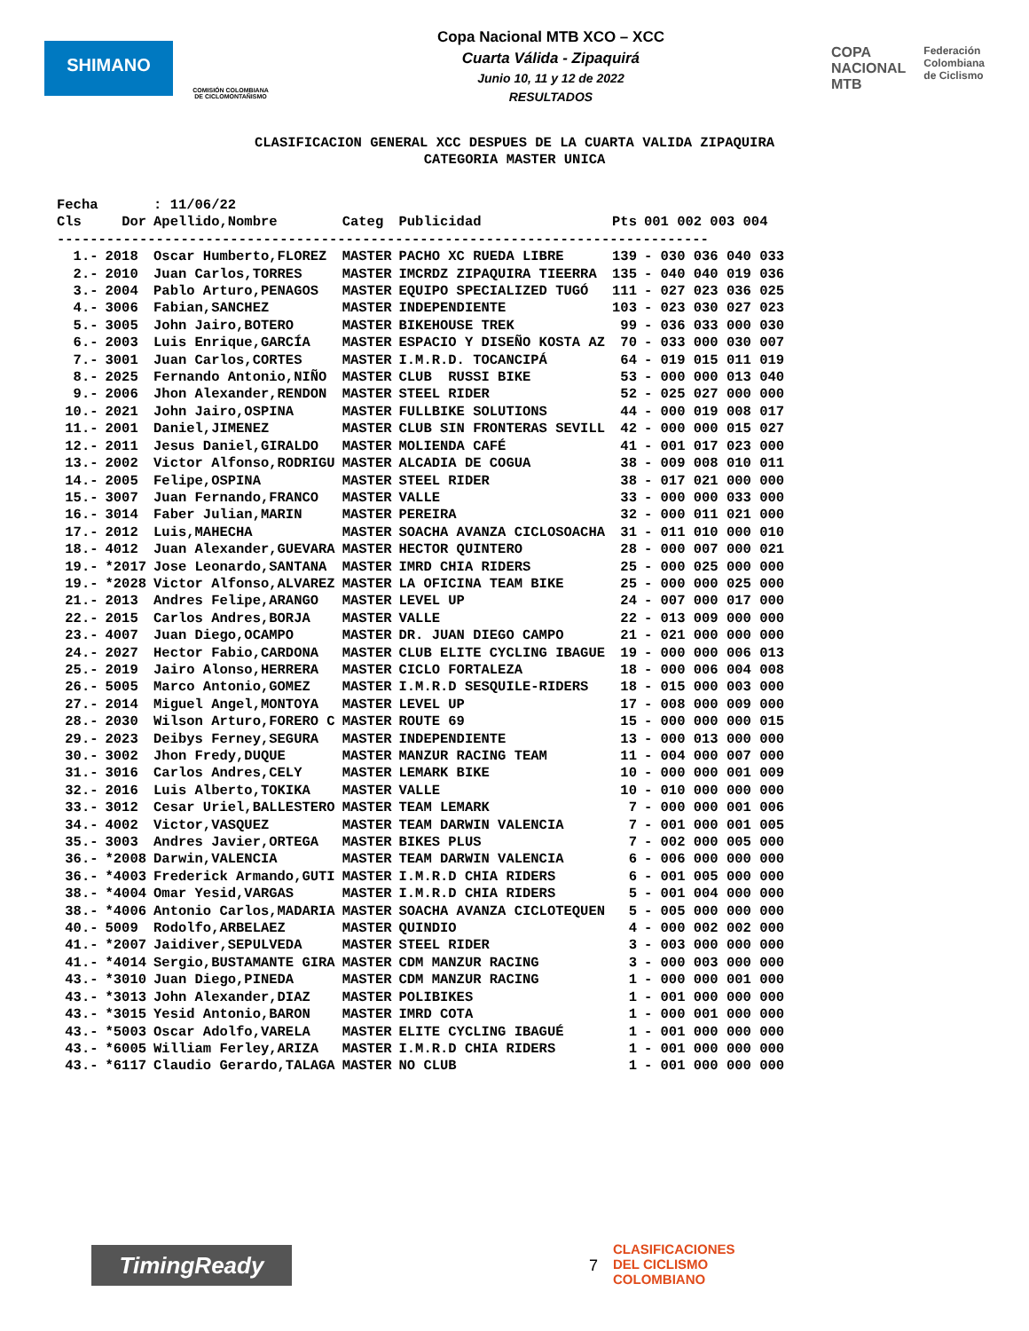SHIMANO
COMISIÓN COLOMBIANA DE CICLOMONTAÑISMO
Copa Nacional MTB XCO – XCC
Cuarta Válida - Zipaquirá
Junio 10, 11 y 12 de 2022
RESULTADOS
COPA
NACIONAL
MTB
Federación
Colombiana
de Ciclismo
CLASIFICACION GENERAL XCC DESPUES DE LA CUARTA VALIDA ZIPAQUIRA
CATEGORIA MASTER UNICA
| Fecha | | : 11/06/22 | | | | |
| --- | --- | --- | --- | --- | --- | --- |
| Cls | Dor | Apellido,Nombre | Categ | Publicidad | Pts | 001 002 003 004 |
| ------------------------------------------------------------------------------- | | | | | | |
| 1.- | 2018 | Oscar Humberto,FLOREZ | MASTER | PACHO XC RUEDA LIBRE | 139 | - 030 036 040 033 |
| 2.- | 2010 | Juan Carlos,TORRES | MASTER | IMCRDZ ZIPAQUIRA TIEERRA | 135 | - 040 040 019 036 |
| 3.- | 2004 | Pablo Arturo,PENAGOS | MASTER | EQUIPO SPECIALIZED TUGÓ | 111 | - 027 023 036 025 |
| 4.- | 3006 | Fabian,SANCHEZ | MASTER | INDEPENDIENTE | 103 | - 023 030 027 023 |
| 5.- | 3005 | John Jairo,BOTERO | MASTER | BIKEHOUSE TREK | 99 | - 036 033 000 030 |
| 6.- | 2003 | Luis Enrique,GARCÍA | MASTER | ESPACIO Y DISEÑO KOSTA AZ | 70 | - 033 000 030 007 |
| 7.- | 3001 | Juan Carlos,CORTES | MASTER | I.M.R.D. TOCANCIPÁ | 64 | - 019 015 011 019 |
| 8.- | 2025 | Fernando Antonio,NIÑO | MASTER | CLUB RUSSI BIKE | 53 | - 000 000 013 040 |
| 9.- | 2006 | Jhon Alexander,RENDON | MASTER | STEEL RIDER | 52 | - 025 027 000 000 |
| 10.- | 2021 | John Jairo,OSPINA | MASTER | FULLBIKE SOLUTIONS | 44 | - 000 019 008 017 |
| 11.- | 2001 | Daniel,JIMENEZ | MASTER | CLUB SIN FRONTERAS SEVILL | 42 | - 000 000 015 027 |
| 12.- | 2011 | Jesus Daniel,GIRALDO | MASTER | MOLIENDA CAFÉ | 41 | - 001 017 023 000 |
| 13.- | 2002 | Victor Alfonso,RODRIGU | MASTER | ALCADIA DE COGUA | 38 | - 009 008 010 011 |
| 14.- | 2005 | Felipe,OSPINA | MASTER | STEEL RIDER | 38 | - 017 021 000 000 |
| 15.- | 3007 | Juan Fernando,FRANCO | MASTER | VALLE | 33 | - 000 000 033 000 |
| 16.- | 3014 | Faber Julian,MARIN | MASTER | PEREIRA | 32 | - 000 011 021 000 |
| 17.- | 2012 | Luis,MAHECHA | MASTER | SOACHA AVANZA CICLOSOACHA | 31 | - 011 010 000 010 |
| 18.- | 4012 | Juan Alexander,GUEVARA | MASTER | HECTOR QUINTERO | 28 | - 000 007 000 021 |
| 19.- | *2017 | Jose Leonardo,SANTANA | MASTER | IMRD CHIA RIDERS | 25 | - 000 025 000 000 |
| 19.- | *2028 | Victor Alfonso,ALVAREZ | MASTER | LA OFICINA TEAM BIKE | 25 | - 000 000 025 000 |
| 21.- | 2013 | Andres Felipe,ARANGO | MASTER | LEVEL UP | 24 | - 007 000 017 000 |
| 22.- | 2015 | Carlos Andres,BORJA | MASTER | VALLE | 22 | - 013 009 000 000 |
| 23.- | 4007 | Juan Diego,OCAMPO | MASTER | DR. JUAN DIEGO CAMPO | 21 | - 021 000 000 000 |
| 24.- | 2027 | Hector Fabio,CARDONA | MASTER | CLUB ELITE CYCLING IBAGUE | 19 | - 000 000 006 013 |
| 25.- | 2019 | Jairo Alonso,HERRERA | MASTER | CICLO FORTALEZA | 18 | - 000 006 004 008 |
| 26.- | 5005 | Marco Antonio,GOMEZ | MASTER | I.M.R.D SESQUILE-RIDERS | 18 | - 015 000 003 000 |
| 27.- | 2014 | Miguel Angel,MONTOYA | MASTER | LEVEL UP | 17 | - 008 000 009 000 |
| 28.- | 2030 | Wilson Arturo,FORERO C | MASTER | ROUTE 69 | 15 | - 000 000 000 015 |
| 29.- | 2023 | Deibys Ferney,SEGURA | MASTER | INDEPENDIENTE | 13 | - 000 013 000 000 |
| 30.- | 3002 | Jhon Fredy,DUQUE | MASTER | MANZUR RACING TEAM | 11 | - 004 000 007 000 |
| 31.- | 3016 | Carlos Andres,CELY | MASTER | LEMARK BIKE | 10 | - 000 000 001 009 |
| 32.- | 2016 | Luis Alberto,TOKIKA | MASTER | VALLE | 10 | - 010 000 000 000 |
| 33.- | 3012 | Cesar Uriel,BALLESTERO | MASTER | TEAM LEMARK | 7 | - 000 000 001 006 |
| 34.- | 4002 | Victor,VASQUEZ | MASTER | TEAM DARWIN VALENCIA | 7 | - 001 000 001 005 |
| 35.- | 3003 | Andres Javier,ORTEGA | MASTER | BIKES PLUS | 7 | - 002 000 005 000 |
| 36.- | *2008 | Darwin,VALENCIA | MASTER | TEAM DARWIN VALENCIA | 6 | - 006 000 000 000 |
| 36.- | *4003 | Frederick Armando,GUTI | MASTER | I.M.R.D CHIA RIDERS | 6 | - 001 005 000 000 |
| 38.- | *4004 | Omar Yesid,VARGAS | MASTER | I.M.R.D CHIA RIDERS | 5 | - 001 004 000 000 |
| 38.- | *4006 | Antonio Carlos,MADARIA | MASTER | SOACHA AVANZA CICLOTEQUEN | 5 | - 005 000 000 000 |
| 40.- | 5009 | Rodolfo,ARBELAEZ | MASTER | QUINDIO | 4 | - 000 002 002 000 |
| 41.- | *2007 | Jaidiver,SEPULVEDA | MASTER | STEEL RIDER | 3 | - 003 000 000 000 |
| 41.- | *4014 | Sergio,BUSTAMANTE GIRA | MASTER | CDM MANZUR RACING | 3 | - 000 003 000 000 |
| 43.- | *3010 | Juan Diego,PINEDA | MASTER | CDM MANZUR RACING | 1 | - 000 000 001 000 |
| 43.- | *3013 | John Alexander,DIAZ | MASTER | POLIBIKES | 1 | - 001 000 000 000 |
| 43.- | *3015 | Yesid Antonio,BARON | MASTER | IMRD COTA | 1 | - 000 001 000 000 |
| 43.- | *5003 | Oscar Adolfo,VARELA | MASTER | ELITE CYCLING IBAGUÉ | 1 | - 001 000 000 000 |
| 43.- | *6005 | William Ferley,ARIZA | MASTER | I.M.R.D CHIA RIDERS | 1 | - 001 000 000 000 |
| 43.- | *6117 | Claudio Gerardo,TALAGA | MASTER | NO CLUB | 1 | - 001 000 000 000 |
TimingReady
7
CLASIFICACIONES
DEL CICLISMO
COLOMBIANO